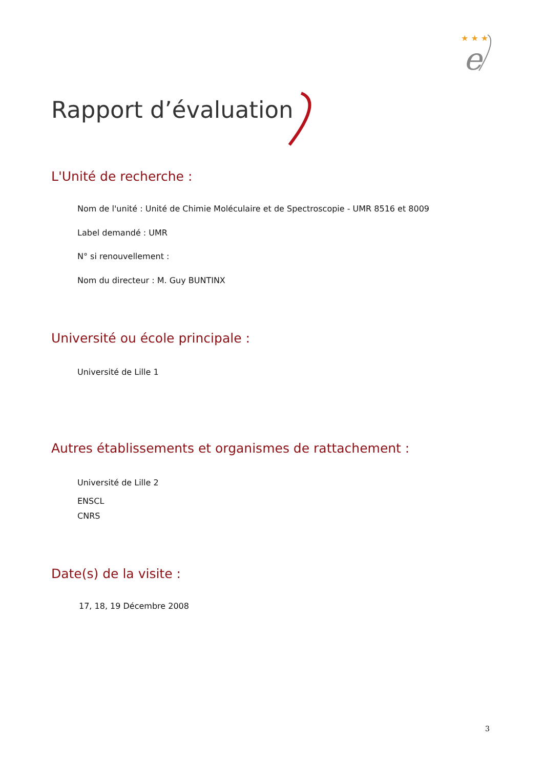★ ★ ★
e
Rapport d’évaluation
L'Unité de recherche :
Nom de l'unité : Unité de Chimie Moléculaire et de Spectroscopie - UMR 8516 et 8009
Label demandé : UMR
N° si renouvellement :
Nom du directeur : M. Guy BUNTINX
Université ou école principale :
Université de Lille 1
Autres établissements et organismes de rattachement :
Université de Lille 2
ENSCL
CNRS
Date(s) de la visite :
17, 18, 19 Décembre 2008
3